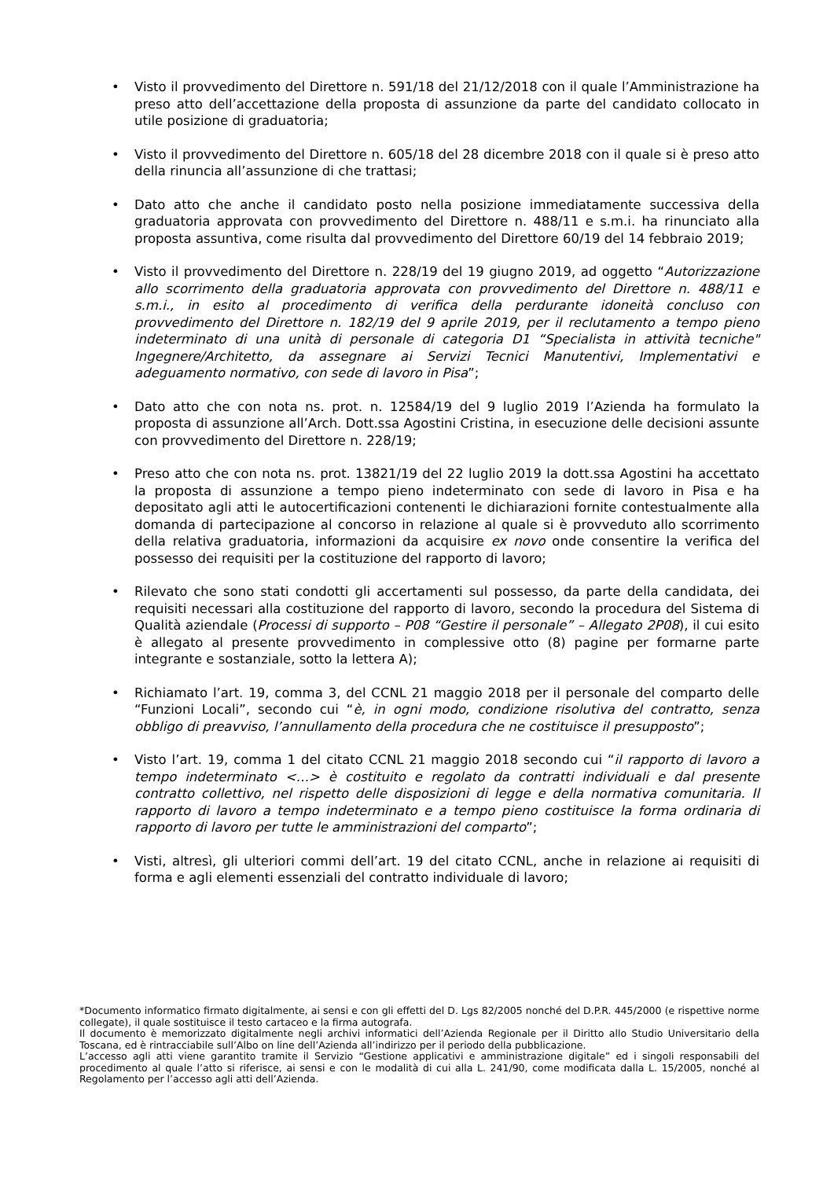• Visto il provvedimento del Direttore n. 591/18 del 21/12/2018 con il quale l’Amministrazione ha preso atto dell’accettazione della proposta di assunzione da parte del candidato collocato in utile posizione di graduatoria;
• Visto il provvedimento del Direttore n. 605/18 del 28 dicembre 2018 con il quale si è preso atto della rinuncia all’assunzione di che trattasi;
• Dato atto che anche il candidato posto nella posizione immediatamente successiva della graduatoria approvata con provvedimento del Direttore n. 488/11 e s.m.i. ha rinunciato alla proposta assuntiva, come risulta dal provvedimento del Direttore 60/19 del 14 febbraio 2019;
• Visto il provvedimento del Direttore n. 228/19 del 19 giugno 2019, ad oggetto “Autorizzazione allo scorrimento della graduatoria approvata con provvedimento del Direttore n. 488/11 e s.m.i., in esito al procedimento di verifica della perdurante idoneità concluso con provvedimento del Direttore n. 182/19 del 9 aprile 2019, per il reclutamento a tempo pieno indeterminato di una unità di personale di categoria D1 “Specialista in attività tecniche" Ingegnere/Architetto, da assegnare ai Servizi Tecnici Manutentivi, Implementativi e adeguamento normativo, con sede di lavoro in Pisa”;
• Dato atto che con nota ns. prot. n. 12584/19 del 9 luglio 2019 l’Azienda ha formulato la proposta di assunzione all’Arch. Dott.ssa Agostini Cristina, in esecuzione delle decisioni assunte con provvedimento del Direttore n. 228/19;
• Preso atto che con nota ns. prot. 13821/19 del 22 luglio 2019 la dott.ssa Agostini ha accettato la proposta di assunzione a tempo pieno indeterminato con sede di lavoro in Pisa e ha depositato agli atti le autocertificazioni contenenti le dichiarazioni fornite contestualmente alla domanda di partecipazione al concorso in relazione al quale si è provveduto allo scorrimento della relativa graduatoria, informazioni da acquisire ex novo onde consentire la verifica del possesso dei requisiti per la costituzione del rapporto di lavoro;
• Rilevato che sono stati condotti gli accertamenti sul possesso, da parte della candidata, dei requisiti necessari alla costituzione del rapporto di lavoro, secondo la procedura del Sistema di Qualità aziendale (Processi di supporto – P08 “Gestire il personale” – Allegato 2P08), il cui esito è allegato al presente provvedimento in complessive otto (8) pagine per formarne parte integrante e sostanziale, sotto la lettera A);
• Richiamato l’art. 19, comma 3, del CCNL 21 maggio 2018 per il personale del comparto delle “Funzioni Locali”, secondo cui “è, in ogni modo, condizione risolutiva del contratto, senza obbligo di preavviso, l’annullamento della procedura che ne costituisce il presupposto”;
• Visto l’art. 19, comma 1 del citato CCNL 21 maggio 2018 secondo cui “il rapporto di lavoro a tempo indeterminato <…> è costituito e regolato da contratti individuali e dal presente contratto collettivo, nel rispetto delle disposizioni di legge e della normativa comunitaria. Il rapporto di lavoro a tempo indeterminato e a tempo pieno costituisce la forma ordinaria di rapporto di lavoro per tutte le amministrazioni del comparto”;
• Visti, altresì, gli ulteriori commi dell’art. 19 del citato CCNL, anche in relazione ai requisiti di forma e agli elementi essenziali del contratto individuale di lavoro;
*Documento informatico firmato digitalmente, ai sensi e con gli effetti del D. Lgs 82/2005 nonché del D.P.R. 445/2000 (e rispettive norme collegate), il quale sostituisce il testo cartaceo e la firma autografa.
Il documento è memorizzato digitalmente negli archivi informatici dell’Azienda Regionale per il Diritto allo Studio Universitario della Toscana, ed è rintracciabile sull’Albo on line dell’Azienda all’indirizzo per il periodo della pubblicazione.
L’accesso agli atti viene garantito tramite il Servizio “Gestione applicativi e amministrazione digitale” ed i singoli responsabili del procedimento al quale l’atto si riferisce, ai sensi e con le modalità di cui alla L. 241/90, come modificata dalla L. 15/2005, nonché al Regolamento per l’accesso agli atti dell’Azienda.